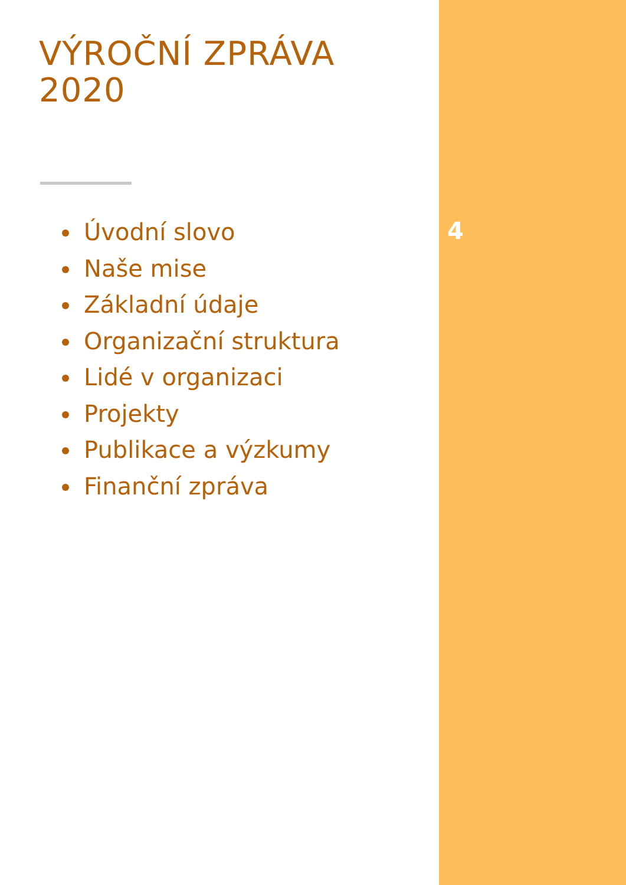VÝROČNÍ ZPRÁVA
2020
Úvodní slovo
Naše mise
Základní údaje
Organizační struktura
Lidé v organizaci
Projekty
Publikace a výzkumy
Finanční zpráva
4